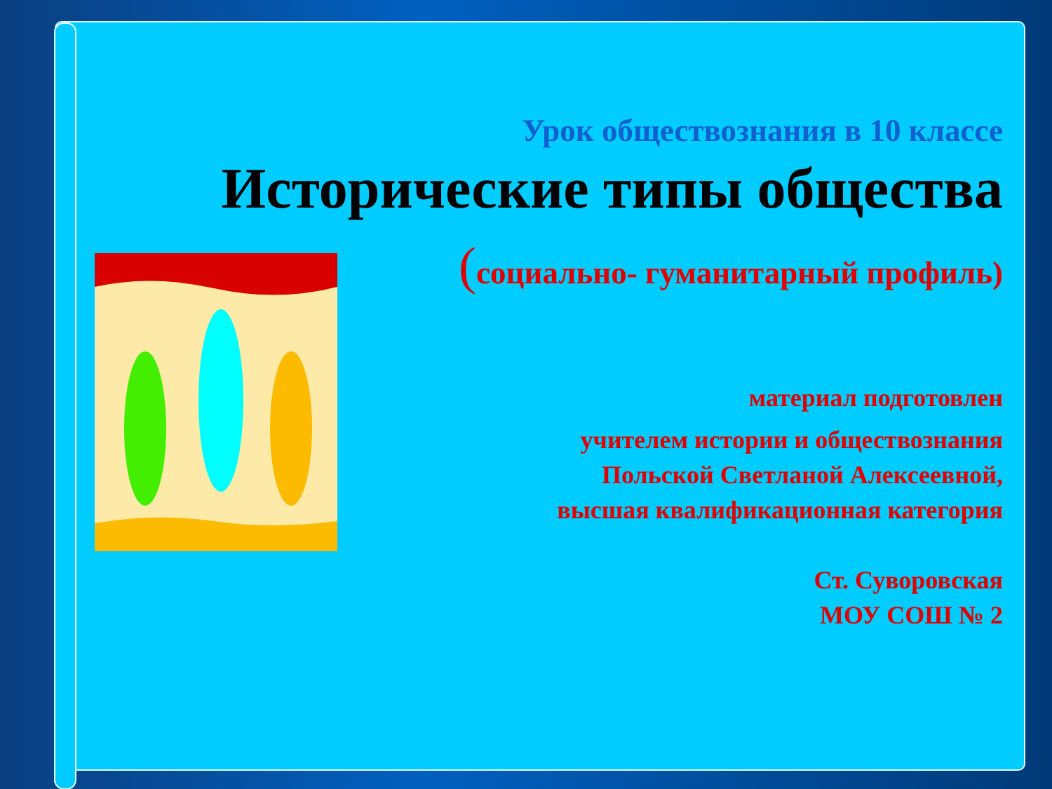Урок обществознания в 10 классе
Исторические типы общества
(социально- гуманитарный профиль)
материал подготовлен
учителем истории и обществознания
Польской Светланой Алексеевной,
высшая квалификационная категория
Ст. Суворовская
МОУ СОШ № 2